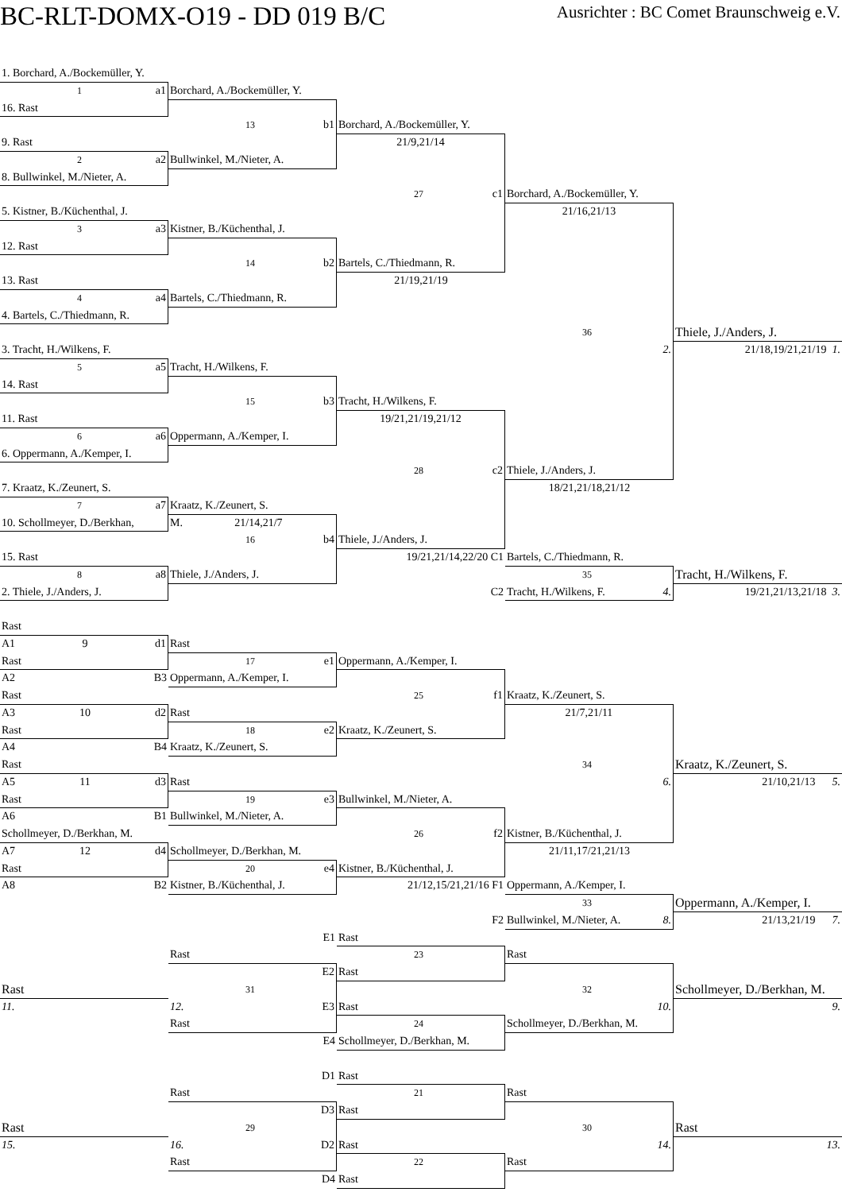BC-RLT-DOMX-O19 - DD 019 B/C
Ausrichter : BC Comet Braunschweig e.V.
1. Borchard, A./Bockemüller, Y.
1 a1
Borchard, A./Bockemüller, Y.
16. Rast
13 b1
Borchard, A./Bockemüller, Y.
9. Rast
21/9,21/14
2 a2
Bullwinkel, M./Nieter, A.
8. Bullwinkel, M./Nieter, A.
27 c1
Borchard, A./Bockemüller, Y.
5. Kistner, B./Küchenthal, J.
21/16,21/13
3 a3
Kistner, B./Küchenthal, J.
12. Rast
14 b2
Bartels, C./Thiedmann, R.
13. Rast
21/19,21/19
4 a4
Bartels, C./Thiedmann, R.
4. Bartels, C./Thiedmann, R.
36
Thiele, J./Anders, J.
3. Tracht, H./Wilkens, F.
2.
21/18,19/21,21/19 1.
5 a5
Tracht, H./Wilkens, F.
14. Rast
15 b3
Tracht, H./Wilkens, F.
11. Rast
19/21,21/19,21/12
6 a6
Oppermann, A./Kemper, I.
6. Oppermann, A./Kemper, I.
28 c2
Thiele, J./Anders, J.
7. Kraatz, K./Zeunert, S.
18/21,21/18,21/12
7 a7
Kraatz, K./Zeunert, S.
10. Schollmeyer, D./Berkhan,
M. 21/14,21/7
16 b4
Thiele, J./Anders, J.
15. Rast
19/21,21/14,22/20 C1
Bartels, C./Thiedmann, R.
8 a8
Thiele, J./Anders, J.
35
Tracht, H./Wilkens, F.
2. Thiele, J./Anders, J.
C2
Tracht, H./Wilkens, F. 4.
19/21,21/13,21/18 3.
Rast
A1 9 d1
Rast
Rast
17 e1
Oppermann, A./Kemper, I.
A2 B3
Oppermann, A./Kemper, I.
Rast
25 f1
Kraatz, K./Zeunert, S.
A3 10 d2
Rast
21/7,21/11
Rast
18 e2
Kraatz, K./Zeunert, S.
A4 B4
Kraatz, K./Zeunert, S.
Rast
34
Kraatz, K./Zeunert, S.
A5 11 d3
Rast
6.
21/10,21/13 5.
Rast
19 e3
Bullwinkel, M./Nieter, A.
A6 B1
Bullwinkel, M./Nieter, A.
Schollmeyer, D./Berkhan, M.
26 f2
Kistner, B./Küchenthal, J.
A7 12 d4
Schollmeyer, D./Berkhan, M.
21/11,17/21,21/13
Rast
20 e4
Kistner, B./Küchenthal, J.
A8 B2
Kistner, B./Küchenthal, J.
21/12,15/21,21/16 F1
Oppermann, A./Kemper, I.
33
Oppermann, A./Kemper, I.
F2
Bullwinkel, M./Nieter, A. 8.
21/13,21/19 7.
E1
Rast
Rast
23
Rast
E2
Rast
Rast
31
32
Schollmeyer, D./Berkhan, M.
11.
12. E3
Rast
10.
9.
Rast
24
Schollmeyer, D./Berkhan, M.
E4
Schollmeyer, D./Berkhan, M.
D1
Rast
Rast
21
Rast
D3
Rast
Rast
29
30
Rast
15.
16. D2
Rast
14.
13.
Rast
22
Rast
D4
Rast